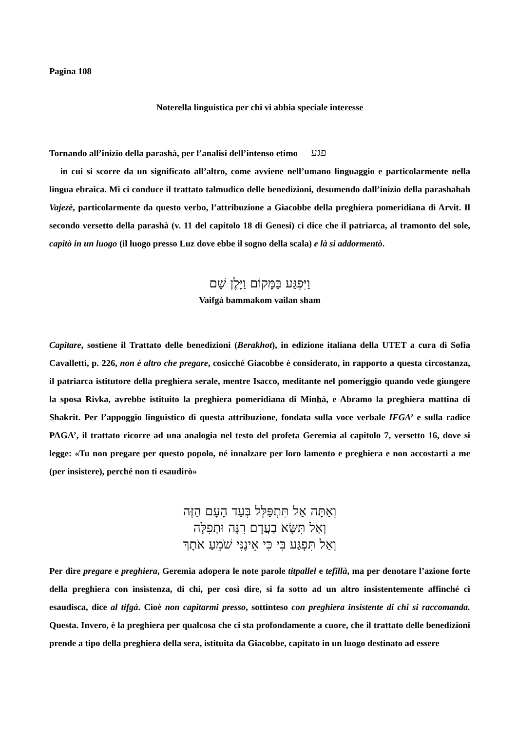Pagina 108
Noterella linguistica per chi vi abbia speciale interesse
Tornando all’inizio della parashà, per l’analisi dell’intenso etimo פגע
in cui si scorre da un significato all’altro, come avviene nell’umano linguaggio e particolarmente nella lingua ebraica. Mi ci conduce il trattato talmudico delle benedizioni, desumendo dall’inizio della parashahah Vajezè, particolarmente da questo verbo, l’attribuzione a Giacobbe della preghiera pomeridiana di Arvit. Il secondo versetto della parashà (v. 11 del capitolo 18 di Genesi) ci dice che il patriarca, al tramonto del sole, capitò in un luogo (il luogo presso Luz dove ebbe il sogno della scala) e là si addormentò.
וַיִּפְגַּע בַּמָּקוֹם וַיָּלֶן שָׁם
Vaifgà bammakom vailan sham
Capitare, sostiene il Trattato delle benedizioni (Berakhot), in edizione italiana della UTET a cura di Sofia Cavalletti, p. 226, non è altro che pregare, cosicché Giacobbe è considerato, in rapporto a questa circostanza, il patriarca istitutore della preghiera serale, mentre Isacco, meditante nel pomeriggio quando vede giungere la sposa Rivka, avrebbe istituito la preghiera pomeridiana di Minhà, e Abramo la preghiera mattina di Shakrit. Per l’appoggio linguistico di questa attribuzione, fondata sulla voce verbale IFGA’ e sulla radice PAGA’, il trattato ricorre ad una analogia nel testo del profeta Geremia al capitolo 7, versetto 16, dove si legge: «Tu non pregare per questo popolo, né innalzare per loro lamento e preghiera e non accostarti a me (per insistere), perché non ti esaudirò»
וְאַתָּה אַל תִּתְפַּלֵּל בְּעַד הָעָם הַזֶּה
וְאַל תִּשָּׂא בַעֲדָם רִנָּה וּתְפִלָּה
וְאַל תִּפְגַּע בִּי כִּי אֵינֶנִּי שֹׁמֵעַ אֹתָךְ
Per dire pregare e preghiera, Geremia adopera le note parole titpallel e tefillà, ma per denotare l’azione forte della preghiera con insistenza, di chi, per così dire, si fa sotto ad un altro insistentemente affinché ci esaudisca, dice al tifgà. Cioè non capitarmi presso, sottinteso con preghiera insistente di chi si raccomanda. Questa. Invero, è la preghiera per qualcosa che ci sta profondamente a cuore, che il trattato delle benedizioni prende a tipo della preghiera della sera, istituita da Giacobbe, capitato in un luogo destinato ad essere